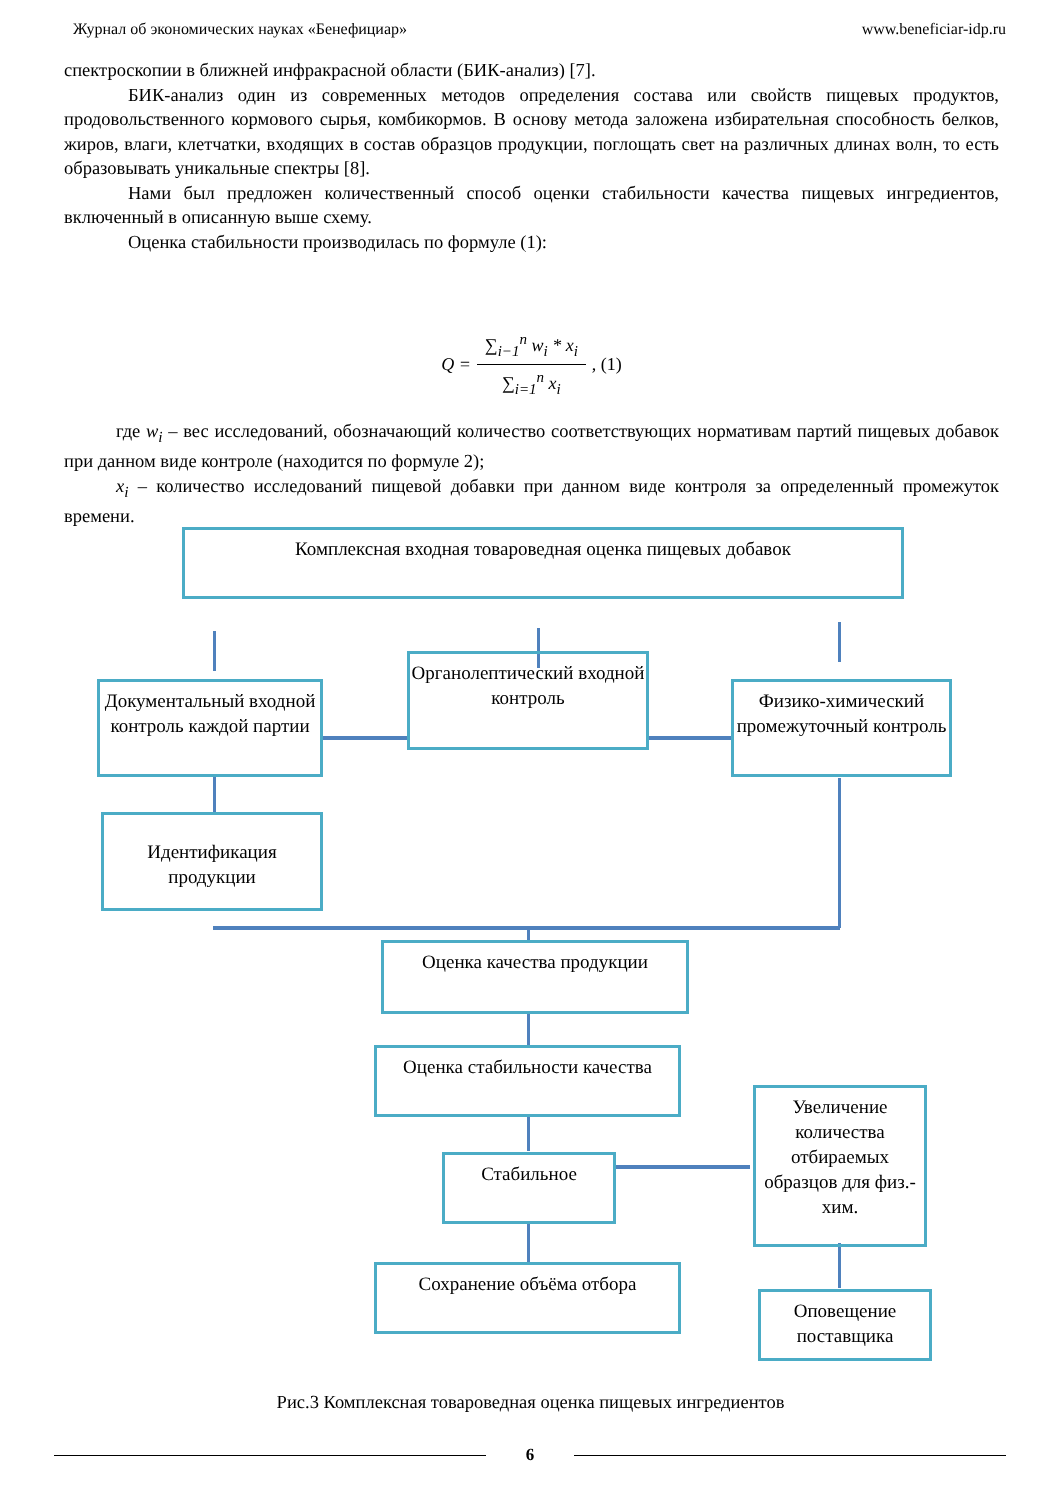Журнал об экономических науках «Бенефициар» www.beneficiar-idp.ru
спектроскопии в ближней инфракрасной области (БИК-анализ) [7].
БИК-анализ один из современных методов определения состава или свойств пищевых продуктов, продовольственного кормового сырья, комбикормов. В основу метода заложена избирательная способность белков, жиров, влаги, клетчатки, входящих в состав образцов продукции, поглощать свет на различных длинах волн, то есть образовывать уникальные спектры [8].
Нами был предложен количественный способ оценки стабильности качества пищевых ингредиентов, включенный в описанную выше схему.
Оценка стабильности производилась по формуле (1):
Q = ∑<sub>i−1</sub><sup>n</sup> w<sub>i</sub> * x<sub>i</sub> ∑<sub>i=1</sub><sup>n</sup> x<sub>i</sub>, (1)
где w<sub>i</sub> – вес исследований, обозначающий количество соответствующих нормативам партий пищевых добавок при данном виде контроле (находится по формуле 2);
x<sub>i</sub> – количество исследований пищевой добавки при данном виде контроля за определенный промежуток времени.
Комплексная входная товароведная оценка пищевых добавок
Документальный входной контроль каждой партии
Органолептический входной контроль
Физико-химический промежуточный контроль
Идентификация продукции
Оценка качества продукции
Оценка стабильности качества
Стабильное
Сохранение объёма отбора
Увеличение количества отбираемых образцов для физ.-хим.
Оповещение поставщика
Рис.3 Комплексная товароведная оценка пищевых ингредиентов
6